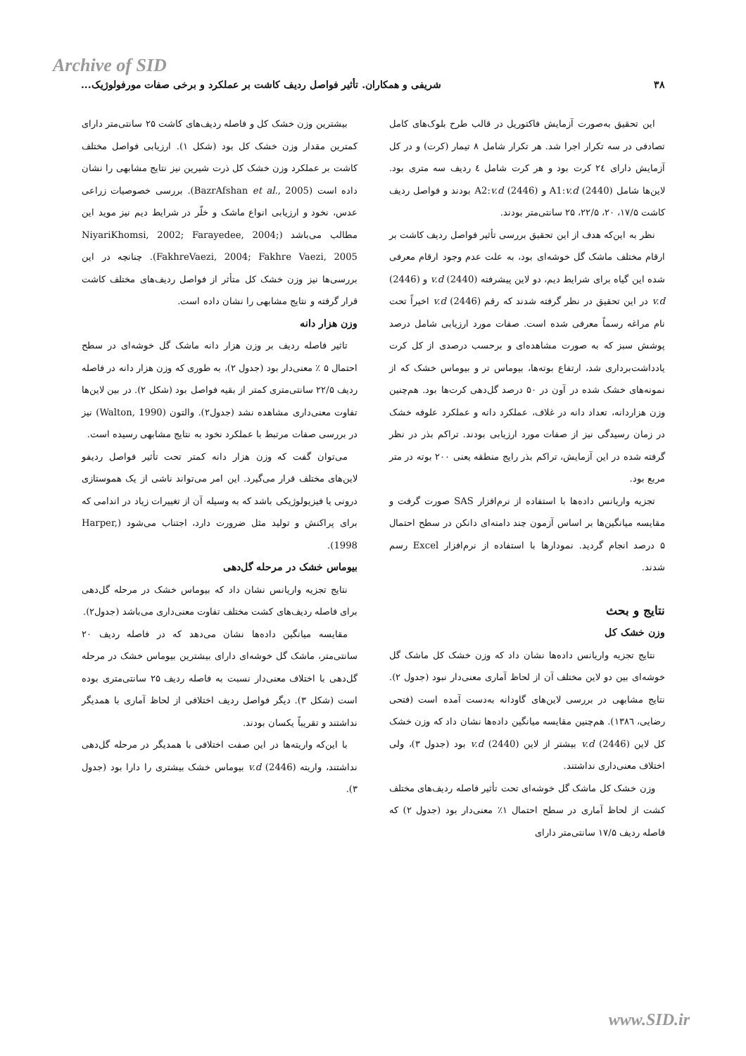Archive of SID
۳۸ شریفی و همکاران. تأثیر فواصل ردیف کاشت بر عملکرد و برخی صفات مورفولوژیک...
این تحقیق به‌صورت آزمایش فاکتوریل در قالب طرح بلوک‌های کامل تصادفی در سه تکرار اجرا شد. هر تکرار شامل ۸ تیمار (کرت) و در کل آزمایش دارای ۲٤ کرت بود و هر کرت شامل ٤ ردیف سه متری بود. لاین‌ها شامل (2440) A1:v.d و (2446) A2:v.d بودند و فواصل ردیف کاشت ۱۷/۵، ۲۰، ۲۲/۵، ۲۵ سانتی‌متر بودند.
نظر به این‌که هدف از این تحقیق بررسی تأثیر فواصل ردیف کاشت بر ارقام مختلف ماشک گل خوشه‌ای بود، به علت عدم وجود ارقام معرفی شده این گیاه برای شرایط دیم، دو لاین پیشرفته (2440) v.d و (2446) v.d در این تحقیق در نظر گرفته شدند که رقم (2446) v.d اخیراً تحت نام مراغه رسماً معرفی شده است. صفات مورد ارزیابی شامل درصد پوشش سبز که به صورت مشاهده‌ای و برحسب درصدی از کل کرت یادداشت‌برداری شد، ارتفاع بوته‌ها، بیوماس تر و بیوماس خشک که از نمونه‌های خشک شده در آون در ۵۰ درصد گل‌دهی کرت‌ها بود. هم‌چنین وزن هزاردانه، تعداد دانه در غلاف، عملکرد دانه و عملکرد علوفه خشک در زمان رسیدگی نیز از صفات مورد ارزیابی بودند. تراکم بذر در نظر گرفته شده در این آزمایش، تراکم بذر رایج منطقه یعنی ۲۰۰ بوته در متر مربع بود.
تجزیه واریانس داده‌ها با استفاده از نرم‌افزار SAS صورت گرفت و مقایسه میانگین‌ها بر اساس آزمون چند دامنه‌ای دانکن در سطح احتمال ۵ درصد انجام گردید. نمودارها با استفاده از نرم‌افزار Excel رسم شدند.
نتایج و بحث
وزن خشک کل
نتایج تجزیه واریانس داده‌ها نشان داد که وزن خشک کل ماشک گل خوشه‌ای بین دو لاین مختلف آن از لحاظ آماری معنی‌دار نبود (جدول ۲). نتایج مشابهی در بررسی لاین‌های گاودانه به‌دست آمده است (فتحی رضایی، ۱۳۸٦). هم‌چنین مقایسه میانگین داده‌ها نشان داد که وزن خشک کل لاین (2446) v.d بیشتر از لاین (2440) v.d بود (جدول ۳)، ولی اختلاف معنی‌داری نداشتند.
وزن خشک کل ماشک گل خوشه‌ای تحت تأثیر فاصله ردیف‌های مختلف کشت از لحاظ آماری در سطح احتمال ۱٪ معنی‌دار بود (جدول ۲) که فاصله ردیف ۱۷/۵ سانتی‌متر دارای
بیشترین وزن خشک کل و فاصله ردیف‌های کاشت ۲۵ سانتی‌متر دارای کمترین مقدار وزن خشک کل بود (شکل ۱). ارزیابی فواصل مختلف کاشت بر عملکرد وزن خشک کل ذرت شیرین نیز نتایج مشابهی را نشان داده است (BazrAfshan et al., 2005). بررسی خصوصیات زراعی عدس، نخود و ارزیابی انواع ماشک و خلّر در شرایط دیم نیز موید این مطالب می‌باشد (NiyariKhomsi, 2002; Farayedee, 2004; FakhreVaezi, 2004; Fakhre Vaezi, 2005). چنانچه در این بررسی‌ها نیز وزن خشک کل متأثر از فواصل ردیف‌های مختلف کاشت قرار گرفته و نتایج مشابهی را نشان داده است.
وزن هزار دانه
تاثیر فاصله ردیف بر وزن هزار دانه ماشک گل خوشه‌ای در سطح احتمال ۵ ٪ معنی‌دار بود (جدول ۲)، به طوری که وزن هزار دانه در فاصله ردیف ۲۲/۵ سانتی‌متری کمتر از بقیه فواصل بود (شکل ۲). در بین لاین‌ها تفاوت معنی‌داری مشاهده نشد (جدول۲). والتون (Walton, 1990) نیز در بررسی صفات مرتبط با عملکرد نخود به نتایج مشابهی رسیده است.
می‌توان گفت که وزن هزار دانه کمتر تحت تأثیر فواصل ردیفو لاین‌های مختلف قرار می‌گیرد. این امر می‌تواند ناشی از یک هموستازی درونی یا فیزیولوژیکی باشد که به وسیله آن از تغییرات زیاد در اندامی که برای پراکنش و تولید مثل ضرورت دارد، اجتناب می‌شود (Harper, 1998).
بیوماس خشک در مرحله گل‌دهی
نتایج تجزیه واریانس نشان داد که بیوماس خشک در مرحله گل‌دهی برای فاصله ردیف‌های کشت مختلف تفاوت معنی‌داری می‌باشد (جدول۲).
مقایسه میانگین داده‌ها نشان می‌دهد که در فاصله ردیف ۲۰ سانتی‌متر، ماشک گل خوشه‌ای دارای بیشترین بیوماس خشک در مرحله گل‌دهی با اختلاف معنی‌دار نسبت به فاصله ردیف ۲۵ سانتی‌متری بوده است (شکل ۳). دیگر فواصل ردیف اختلافی از لحاظ آماری با همدیگر نداشتند و تقریباً یکسان بودند.
با این‌که واریته‌ها در این صفت اختلافی با همدیگر در مرحله گل‌دهی نداشتند، واریته (2446) v.d بیوماس خشک بیشتری را دارا بود (جدول ۳).
www.SID.ir